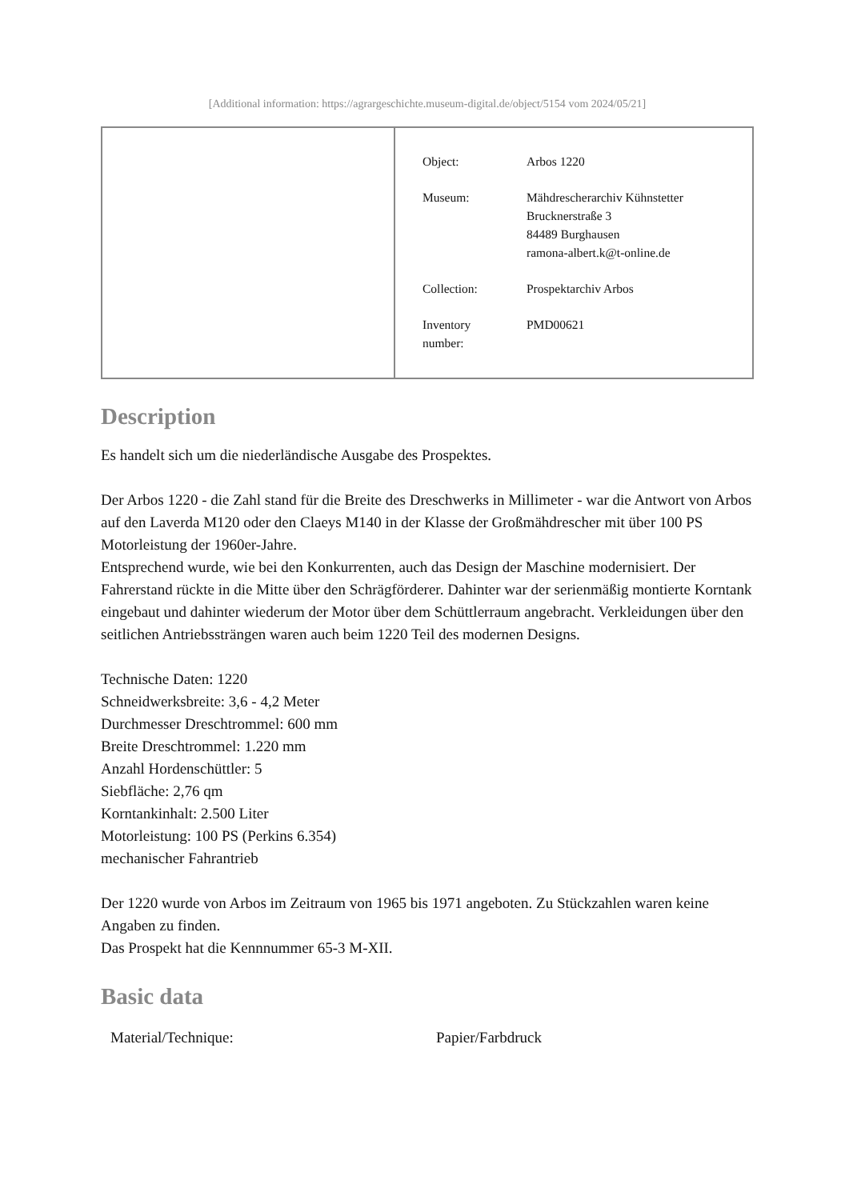[Additional information: https://agrargeschichte.museum-digital.de/object/5154 vom 2024/05/21]
| Object: | Arbos 1220 |
| Museum: | Mähdrescherarchiv Kühnstetter Brucknerstraße 3 84489 Burghausen ramona-albert.k@t-online.de |
| Collection: | Prospektarchiv Arbos |
| Inventory number: | PMD00621 |
Description
Es handelt sich um die niederländische Ausgabe des Prospektes.
Der Arbos 1220 - die Zahl stand für die Breite des Dreschwerks in Millimeter - war die Antwort von Arbos auf den Laverda M120 oder den Claeys M140 in der Klasse der Großmähdrescher mit über 100 PS Motorleistung der 1960er-Jahre.
Entsprechend wurde, wie bei den Konkurrenten, auch das Design der Maschine modernisiert. Der Fahrerstand rückte in die Mitte über den Schrägförderer. Dahinter war der serienmäßig montierte Korntank eingebaut und dahinter wiederum der Motor über dem Schüttlerraum angebracht. Verkleidungen über den seitlichen Antriebssträngen waren auch beim 1220 Teil des modernen Designs.
Technische Daten: 1220
Schneidwerksbreite: 3,6 - 4,2 Meter
Durchmesser Dreschtrommel: 600 mm
Breite Dreschtrommel: 1.220 mm
Anzahl Hordenschüttler: 5
Siebfläche: 2,76 qm
Korntankinhalt: 2.500 Liter
Motorleistung: 100 PS (Perkins 6.354)
mechanischer Fahrantrieb
Der 1220 wurde von Arbos im Zeitraum von 1965 bis 1971 angeboten. Zu Stückzahlen waren keine Angaben zu finden.
Das Prospekt hat die Kennnummer 65-3 M-XII.
Basic data
| Material/Technique: | Papier/Farbdruck |